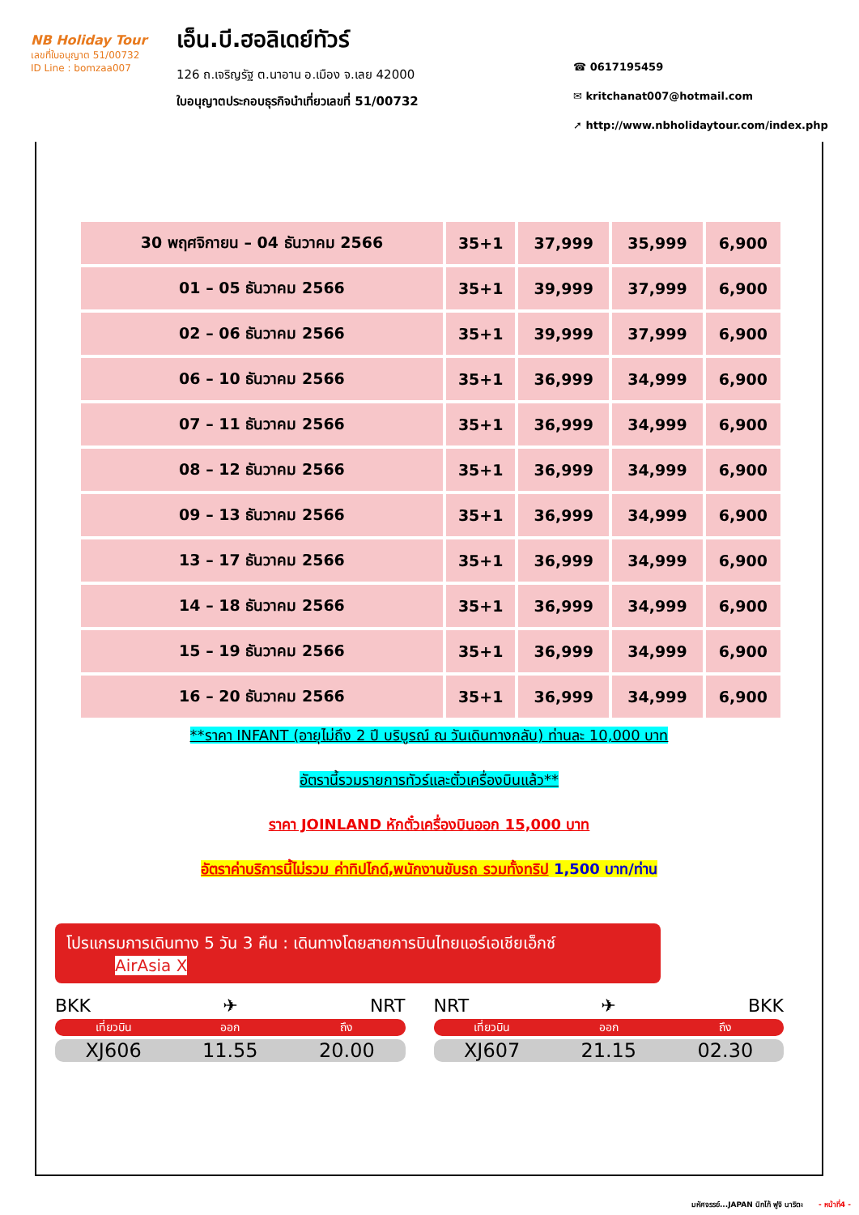NB Holiday Tour
เลขที่ใบอนุญาต 51/00732
ID Line : bomzaa007
เอ็น.บี.ฮอลิเดย์ทัวร์
126 ถ.เจริญรัฐ ต.นาอาน อ.เมือง จ.เลย 42000
ใบอนุญาตประกอบธุรกิจนำเที่ยวเลขที่ 51/00732
☎ 0617195459
✉ kritchanat007@hotmail.com
➚ http://www.nbholidaytour.com/index.php
| 30 พฤศจิกายน – 04 ธันวาคม 2566 | 35+1 | 37,999 | 35,999 | 6,900 |
| 01 – 05 ธันวาคม 2566 | 35+1 | 39,999 | 37,999 | 6,900 |
| 02 – 06 ธันวาคม 2566 | 35+1 | 39,999 | 37,999 | 6,900 |
| 06 – 10 ธันวาคม 2566 | 35+1 | 36,999 | 34,999 | 6,900 |
| 07 – 11 ธันวาคม 2566 | 35+1 | 36,999 | 34,999 | 6,900 |
| 08 – 12 ธันวาคม 2566 | 35+1 | 36,999 | 34,999 | 6,900 |
| 09 – 13 ธันวาคม 2566 | 35+1 | 36,999 | 34,999 | 6,900 |
| 13 – 17 ธันวาคม 2566 | 35+1 | 36,999 | 34,999 | 6,900 |
| 14 – 18 ธันวาคม 2566 | 35+1 | 36,999 | 34,999 | 6,900 |
| 15 – 19 ธันวาคม 2566 | 35+1 | 36,999 | 34,999 | 6,900 |
| 16 – 20 ธันวาคม 2566 | 35+1 | 36,999 | 34,999 | 6,900 |
**ราคา INFANT (อายุไม่ถึง 2 ปี บริบูรณ์ ณ วันเดินทางกลับ) ท่านละ 10,000 บาท
อัตรานี้รวมรายการทัวร์และตั๋วเครื่องบินแล้ว**
ราคา JOINLAND หักตั๋วเครื่องบินออก 15,000 บาท
อัตราค่าบริการนี้ไม่รวม ค่าทิปไกด์,พนักงานขับรถ รวมทั้งทริป 1,500 บาท/ท่าน
โปรแกรมการเดินทาง 5 วัน 3 คืน : เดินทางโดยสายการบินไทยแอร์เอเชียเอ็กซ์ AirAsia X
BKK ✈ NRT
เที่ยวบิน ออก ถึง
XJ606 11.55 20.00
NRT ✈ BKK
เที่ยวบิน ออก ถึง
XJ607 21.15 02.30
มหัศจรรย์...JAPAN นิกโก้ ฟูจิ นาริตะ - หน้าที่4 -